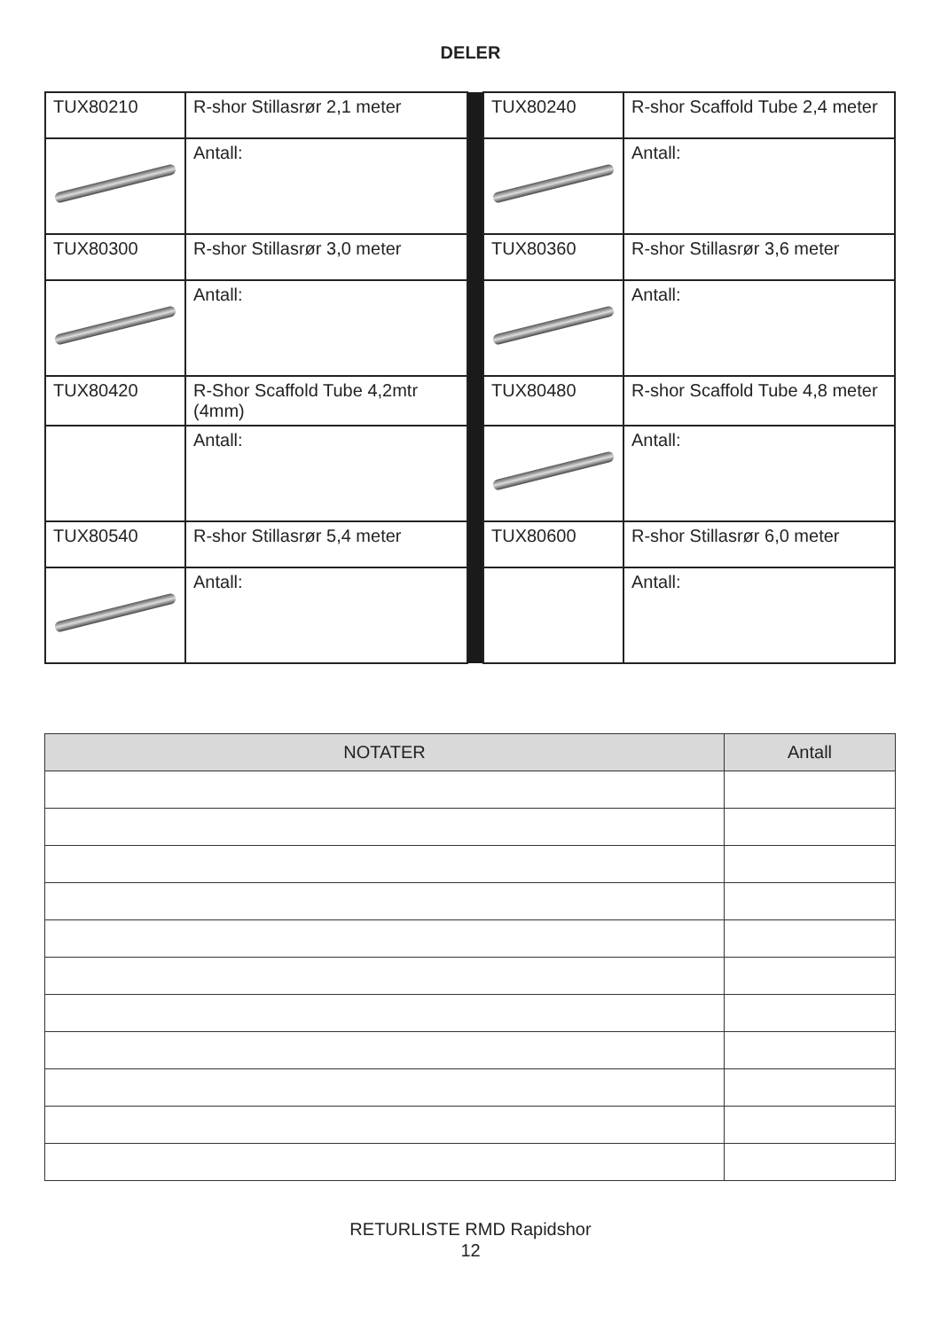DELER
| TUX80210 | R-shor Stillasrør 2,1 meter | | TUX80240 | R-shor Scaffold Tube 2,4 meter |
| | Antall: | | | Antall: |
| TUX80300 | R-shor Stillasrør 3,0 meter | | TUX80360 | R-shor Stillasrør 3,6 meter |
| | Antall: | | | Antall: |
| TUX80420 | R-Shor Scaffold Tube 4,2mtr (4mm) | | TUX80480 | R-shor Scaffold Tube 4,8 meter |
| | Antall: | | | Antall: |
| TUX80540 | R-shor Stillasrør 5,4 meter | | TUX80600 | R-shor Stillasrør 6,0 meter |
| | Antall: | | | Antall: |
| NOTATER | Antall |
| --- | --- |
RETURLISTE RMD Rapidshor
12